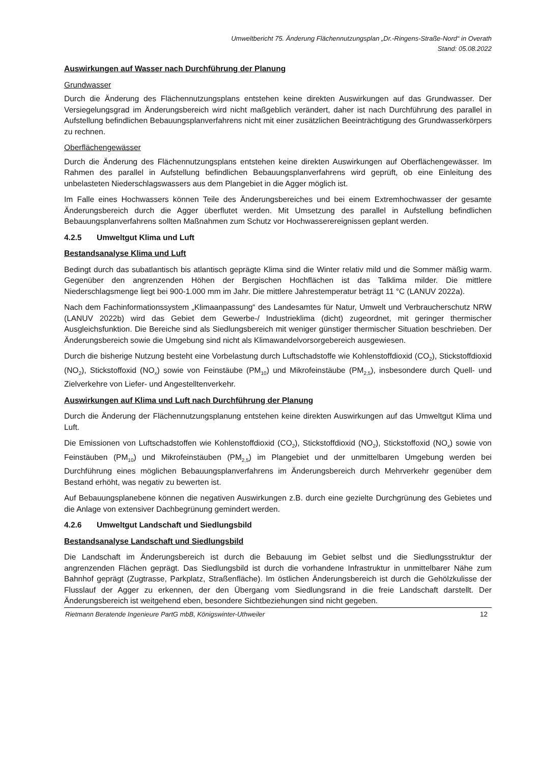Umweltbericht 75. Änderung Flächennutzungsplan „Dr.-Ringens-Straße-Nord“ in Overath
Stand: 05.08.2022
Auswirkungen auf Wasser nach Durchführung der Planung
Grundwasser
Durch die Änderung des Flächennutzungsplans entstehen keine direkten Auswirkungen auf das Grundwasser. Der Versiegelungsgrad im Änderungsbereich wird nicht maßgeblich verändert, daher ist nach Durchführung des parallel in Aufstellung befindlichen Bebauungsplanverfahrens nicht mit einer zusätzlichen Beeinträchtigung des Grundwasserkörpers zu rechnen.
Oberflächengewässer
Durch die Änderung des Flächennutzungsplans entstehen keine direkten Auswirkungen auf Oberflächengewässer. Im Rahmen des parallel in Aufstellung befindlichen Bebauungsplanverfahrens wird geprüft, ob eine Einleitung des unbelasteten Niederschlagswassers aus dem Plangebiet in die Agger möglich ist.
Im Falle eines Hochwassers können Teile des Änderungsbereiches und bei einem Extremhochwasser der gesamte Änderungsbereich durch die Agger überflutet werden. Mit Umsetzung des parallel in Aufstellung befindlichen Bebauungsplanverfahrens sollten Maßnahmen zum Schutz vor Hochwasserereignissen geplant werden.
4.2.5 Umweltgut Klima und Luft
Bestandsanalyse Klima und Luft
Bedingt durch das subatlantisch bis atlantisch geprägte Klima sind die Winter relativ mild und die Sommer mäßig warm. Gegenüber den angrenzenden Höhen der Bergischen Hochflächen ist das Talklima milder. Die mittlere Niederschlagsmenge liegt bei 900-1.000 mm im Jahr. Die mittlere Jahrestemperatur beträgt 11 °C (LANUV 2022a).
Nach dem Fachinformationssystem „Klimaanpassung“ des Landesamtes für Natur, Umwelt und Verbraucherschutz NRW (LANUV 2022b) wird das Gebiet dem Gewerbe-/ Industrieklima (dicht) zugeordnet, mit geringer thermischer Ausgleichsfunktion. Die Bereiche sind als Siedlungsbereich mit weniger günstiger thermischer Situation beschrieben. Der Änderungsbereich sowie die Umgebung sind nicht als Klimawandelvorsorgebereich ausgewiesen.
Durch die bisherige Nutzung besteht eine Vorbelastung durch Luftschadstoffe wie Kohlenstoffdioxid (CO<sub>2</sub>), Stickstoffdioxid (NO<sub>2</sub>), Stickstoffoxid (NO<sub>x</sub>) sowie von Feinstäube (PM<sub>10</sub>) und Mikrofeinstäube (PM<sub>2,5</sub>), insbesondere durch Quell- und Zielverkehre von Liefer- und Angestelltenverkehr.
Auswirkungen auf Klima und Luft nach Durchführung der Planung
Durch die Änderung der Flächennutzungsplanung entstehen keine direkten Auswirkungen auf das Umweltgut Klima und Luft.
Die Emissionen von Luftschadstoffen wie Kohlenstoffdioxid (CO<sub>2</sub>), Stickstoffdioxid (NO<sub>2</sub>), Stickstoffoxid (NO<sub>x</sub>) sowie von Feinstäuben (PM<sub>10</sub>) und Mikrofeinstäuben (PM<sub>2,5</sub>) im Plangebiet und der unmittelbaren Umgebung werden bei Durchführung eines möglichen Bebauungsplanverfahrens im Änderungsbereich durch Mehrverkehr gegenüber dem Bestand erhöht, was negativ zu bewerten ist.
Auf Bebauungsplanebene können die negativen Auswirkungen z.B. durch eine gezielte Durchgrünung des Gebietes und die Anlage von extensiver Dachbegrünung gemindert werden.
4.2.6 Umweltgut Landschaft und Siedlungsbild
Bestandsanalyse Landschaft und Siedlungsbild
Die Landschaft im Änderungsbereich ist durch die Bebauung im Gebiet selbst und die Siedlungsstruktur der angrenzenden Flächen geprägt. Das Siedlungsbild ist durch die vorhandene Infrastruktur in unmittelbarer Nähe zum Bahnhof geprägt (Zugtrasse, Parkplatz, Straßenfläche). Im östlichen Änderungsbereich ist durch die Gehölzkulisse der Flusslauf der Agger zu erkennen, der den Übergang vom Siedlungsrand in die freie Landschaft darstellt. Der Änderungsbereich ist weitgehend eben, besondere Sichtbeziehungen sind nicht gegeben.
Rietmann Beratende Ingenieure PartG mbB, Königswinter-Uthweiler 12